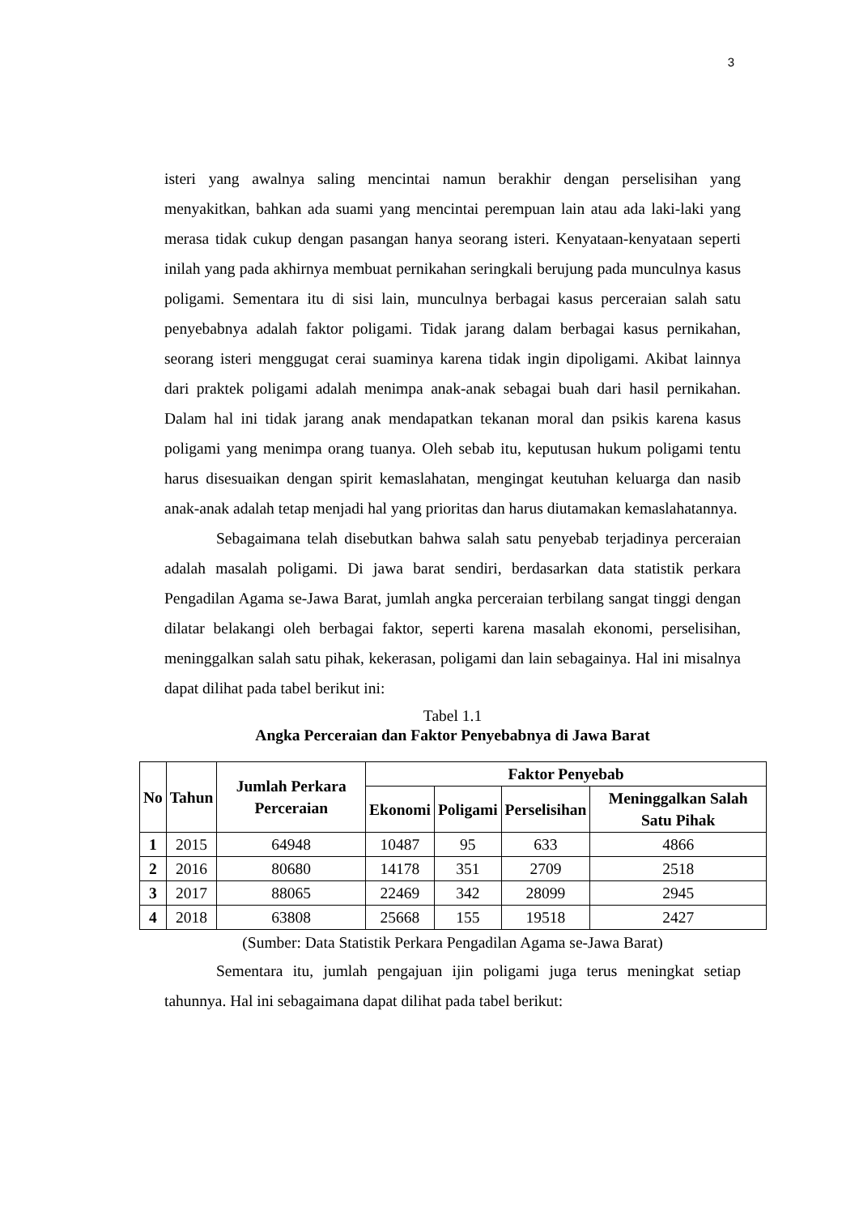3
isteri yang awalnya saling mencintai namun berakhir dengan perselisihan yang menyakitkan, bahkan ada suami yang mencintai perempuan lain atau ada laki-laki yang merasa tidak cukup dengan pasangan hanya seorang isteri. Kenyataan-kenyataan seperti inilah yang pada akhirnya membuat pernikahan seringkali berujung pada munculnya kasus poligami. Sementara itu di sisi lain, munculnya berbagai kasus perceraian salah satu penyebabnya adalah faktor poligami. Tidak jarang dalam berbagai kasus pernikahan, seorang isteri menggugat cerai suaminya karena tidak ingin dipoligami. Akibat lainnya dari praktek poligami adalah menimpa anak-anak sebagai buah dari hasil pernikahan. Dalam hal ini tidak jarang anak mendapatkan tekanan moral dan psikis karena kasus poligami yang menimpa orang tuanya. Oleh sebab itu, keputusan hukum poligami tentu harus disesuaikan dengan spirit kemaslahatan, mengingat keutuhan keluarga dan nasib anak-anak adalah tetap menjadi hal yang prioritas dan harus diutamakan kemaslahatannya.
Sebagaimana telah disebutkan bahwa salah satu penyebab terjadinya perceraian adalah masalah poligami. Di jawa barat sendiri, berdasarkan data statistik perkara Pengadilan Agama se-Jawa Barat, jumlah angka perceraian terbilang sangat tinggi dengan dilatar belakangi oleh berbagai faktor, seperti karena masalah ekonomi, perselisihan, meninggalkan salah satu pihak, kekerasan, poligami dan lain sebagainya. Hal ini misalnya dapat dilihat pada tabel berikut ini:
Tabel 1.1
Angka Perceraian dan Faktor Penyebabnya di Jawa Barat
| No | Tahun | Jumlah Perkara Perceraian | Faktor Penyebab | | | |
| --- | --- | --- | --- | --- | --- | --- |
| | | | Ekonomi | Poligami | Perselisihan | Meninggalkan Salah Satu Pihak |
| 1 | 2015 | 64948 | 10487 | 95 | 633 | 4866 |
| 2 | 2016 | 80680 | 14178 | 351 | 2709 | 2518 |
| 3 | 2017 | 88065 | 22469 | 342 | 28099 | 2945 |
| 4 | 2018 | 63808 | 25668 | 155 | 19518 | 2427 |
(Sumber: Data Statistik Perkara Pengadilan Agama se-Jawa Barat)
Sementara itu, jumlah pengajuan ijin poligami juga terus meningkat setiap tahunnya. Hal ini sebagaimana dapat dilihat pada tabel berikut: